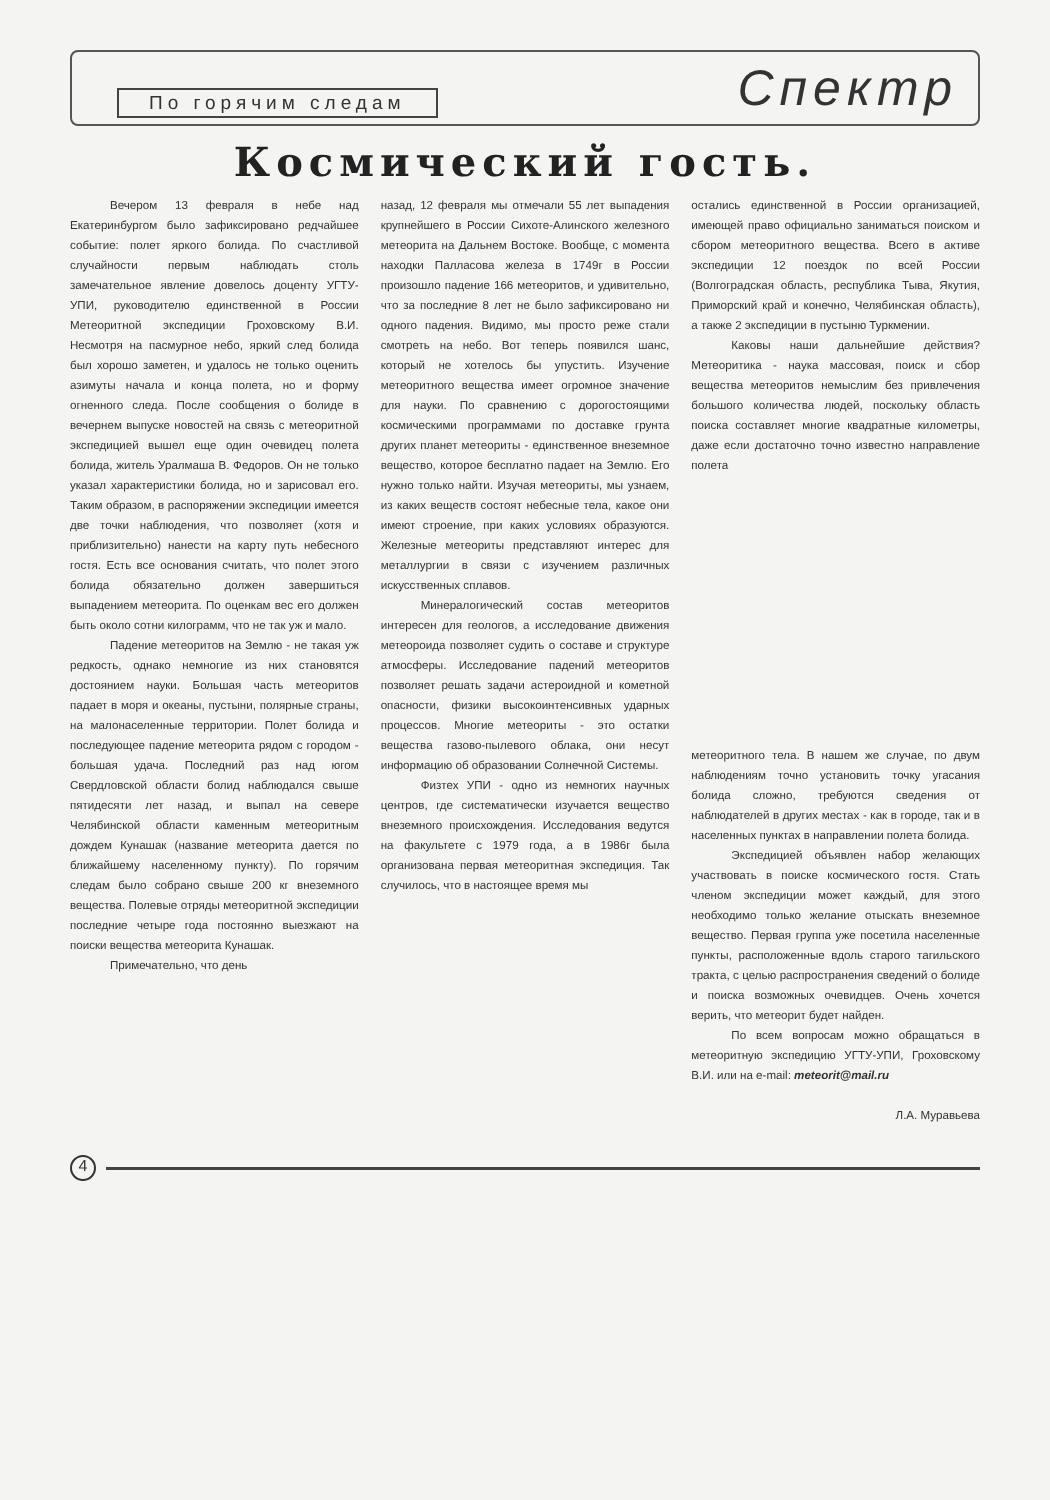По горячим следам
Спектр
Космический гость.
Вечером 13 февраля в небе над Екатеринбургом было зафиксировано редчайшее событие: полет яркого болида. По счастливой случайности первым наблюдать столь замечательное явление довелось доценту УГТУ-УПИ, руководителю единственной в России Метеоритной экспедиции Гроховскому В.И. Несмотря на пасмурное небо, яркий след болида был хорошо заметен, и удалось не только оценить азимуты начала и конца полета, но и форму огненного следа. После сообщения о болиде в вечернем выпуске новостей на связь с метеоритной экспедицией вышел еще один очевидец полета болида, житель Уралмаша В. Федоров. Он не только указал характеристики болида, но и зарисовал его. Таким образом, в распоряжении экспедиции имеется две точки наблюдения, что позволяет (хотя и приблизительно) нанести на карту путь небесного гостя. Есть все основания считать, что полет этого болида обязательно должен завершиться выпадением метеорита. По оценкам вес его должен быть около сотни килограмм, что не так уж и мало.
Падение метеоритов на Землю - не такая уж редкость, однако немногие из них становятся достоянием науки. Большая часть метеоритов падает в моря и океаны, пустыни, полярные страны, на малонаселенные территории. Полет болида и последующее падение метеорита рядом с городом - большая удача. Последний раз над югом Свердловской области болид наблюдался свыше пятидесяти лет назад, и выпал на севере Челябинской области каменным метеоритным дождем Кунашак (название метеорита дается по ближайшему населенному пункту). По горячим следам было собрано свыше 200 кг внеземного вещества. Полевые отряды метеоритной экспедиции последние четыре года постоянно выезжают на поиски вещества метеорита Кунашак.
Примечательно, что день
назад, 12 февраля мы отмечали 55 лет выпадения крупнейшего в России Сихоте-Алинского железного метеорита на Дальнем Востоке. Вообще, с момента находки Палласова железа в 1749г в России произошло падение 166 метеоритов, и удивительно, что за последние 8 лет не было зафиксировано ни одного падения. Видимо, мы просто реже стали смотреть на небо. Вот теперь появился шанс, который не хотелось бы упустить. Изучение метеоритного вещества имеет огромное значение для науки. По сравнению с дорогостоящими космическими программами по доставке грунта других планет метеориты - единственное внеземное вещество, которое бесплатно падает на Землю. Его нужно только найти. Изучая метеориты, мы узнаем, из каких веществ состоят небесные тела, какое они имеют строение, при каких условиях образуются. Железные метеориты представляют интерес для металлургии в связи с изучением различных искусственных сплавов.
Минералогический состав метеоритов интересен для геологов, а исследование движения метеороида позволяет судить о составе и структуре атмосферы. Исследование падений метеоритов позволяет решать задачи астероидной и кометной опасности, физики высокоинтенсивных ударных процессов. Многие метеориты - это остатки вещества газово-пылевого облака, они несут информацию об образовании Солнечной Системы.
Физтех УПИ - одно из немногих научных центров, где систематически изучается вещество внеземного происхождения. Исследования ведутся на факультете с 1979 года, а в 1986г была организована первая метеоритная экспедиция. Так случилось, что в настоящее время мы
остались единственной в России организацией, имеющей право официально заниматься поиском и сбором метеоритного вещества. Всего в активе экспедиции 12 поездок по всей России (Волгоградская область, республика Тыва, Якутия, Приморский край и конечно, Челябинская область), а также 2 экспедиции в пустыню Туркмении.
Каковы наши дальнейшие действия? Метеоритика - наука массовая, поиск и сбор вещества метеоритов немыслим без привлечения большого количества людей, поскольку область поиска составляет многие квадратные километры, даже если достаточно точно известно направление полета
метеоритного тела. В нашем же случае, по двум наблюдениям точно установить точку угасания болида сложно, требуются сведения от наблюдателей в других местах - как в городе, так и в населенных пунктах в направлении полета болида.
Экспедицией объявлен набор желающих участвовать в поиске космического гостя. Стать членом экспедиции может каждый, для этого необходимо только желание отыскать внеземное вещество. Первая группа уже посетила населенные пункты, расположенные вдоль старого тагильского тракта, с целью распространения сведений о болиде и поиска возможных очевидцев. Очень хочется верить, что метеорит будет найден.
По всем вопросам можно обращаться в метеоритную экспедицию УГТУ-УПИ, Гроховскому В.И. или на e-mail: meteorit@mail.ru
Л.А. Муравьева
4